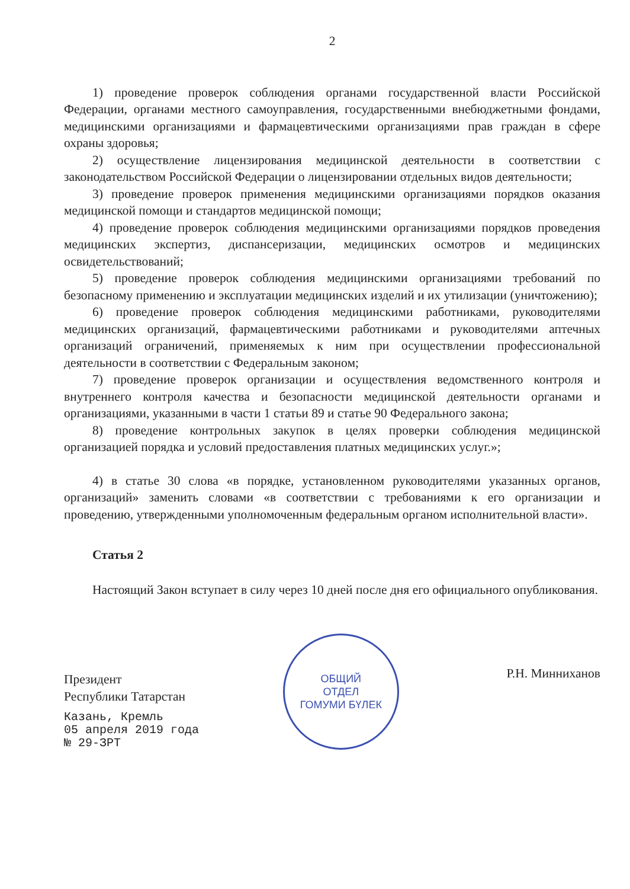2
1) проведение проверок соблюдения органами государственной власти Российской Федерации, органами местного самоуправления, государственными внебюджетными фондами, медицинскими организациями и фармацевтическими организациями прав граждан в сфере охраны здоровья;
2) осуществление лицензирования медицинской деятельности в соответствии с законодательством Российской Федерации о лицензировании отдельных видов деятельности;
3) проведение проверок применения медицинскими организациями порядков оказания медицинской помощи и стандартов медицинской помощи;
4) проведение проверок соблюдения медицинскими организациями порядков проведения медицинских экспертиз, диспансеризации, медицинских осмотров и медицинских освидетельствований;
5) проведение проверок соблюдения медицинскими организациями требований по безопасному применению и эксплуатации медицинских изделий и их утилизации (уничтожению);
6) проведение проверок соблюдения медицинскими работниками, руководителями медицинских организаций, фармацевтическими работниками и руководителями аптечных организаций ограничений, применяемых к ним при осуществлении профессиональной деятельности в соответствии с Федеральным законом;
7) проведение проверок организации и осуществления ведомственного контроля и внутреннего контроля качества и безопасности медицинской деятельности органами и организациями, указанными в части 1 статьи 89 и статье 90 Федерального закона;
8) проведение контрольных закупок в целях проверки соблюдения медицинской организацией порядка и условий предоставления платных медицинских услуг.»;
4) в статье 30 слова «в порядке, установленном руководителями указанных органов, организаций» заменить словами «в соответствии с требованиями к его организации и проведению, утвержденными уполномоченным федеральным органом исполнительной власти».
Статья 2
Настоящий Закон вступает в силу через 10 дней после дня его официального опубликования.
Президент
Республики Татарстан
Казань, Кремль
05 апреля 2019 года
№ 29-ЗРТ
ОБЩИЙ
ОТДЕЛ
ГОМУМИ БҮЛЕК
Р.Н. Минниханов